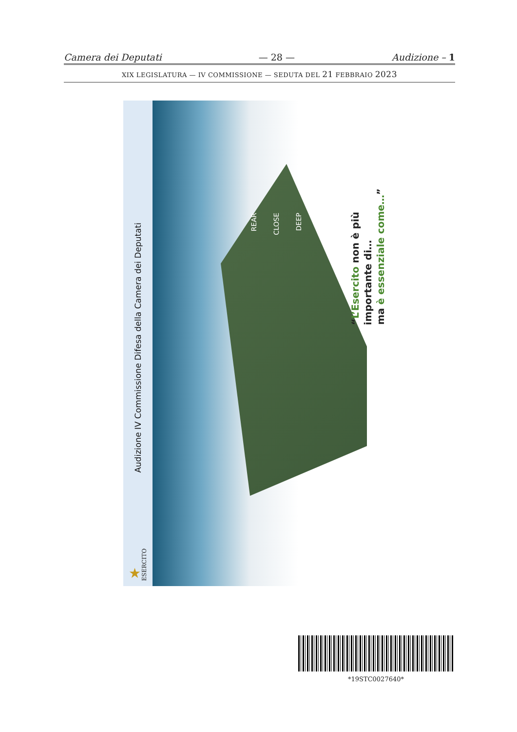Camera dei Deputati — 28 — Audizione – 1
XIX LEGISLATURA — IV COMMISSIONE — SEDUTA DEL 21 FEBBRAIO 2023
Audizione IV Commissione Difesa della Camera dei Deputati
★ ESERCITO
REAR CLOSE DEEP
“L’Esercito non è più importante di… ma è essenziale come…”
*19STC0027640*